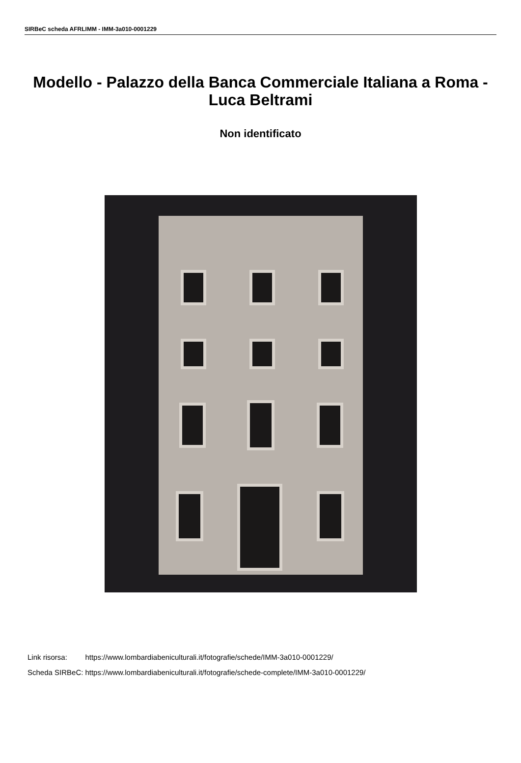SIRBeC scheda AFRLIMM - IMM-3a010-0001229
Modello - Palazzo della Banca Commerciale Italiana a Roma - Luca Beltrami
Non identificato
| Link risorsa: | https://www.lombardiabeniculturali.it/fotografie/schede/IMM-3a010-0001229/ |
| Scheda SIRBeC: | https://www.lombardiabeniculturali.it/fotografie/schede-complete/IMM-3a010-0001229/ |